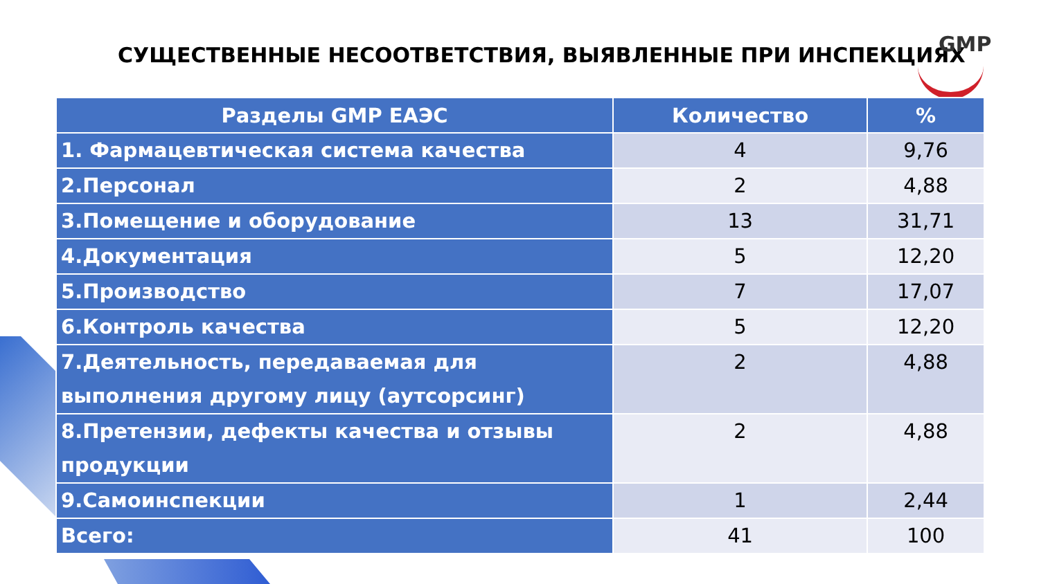СУЩЕСТВЕННЫЕ НЕСООТВЕТСТВИЯ, ВЫЯВЛЕННЫЕ ПРИ ИНСПЕКЦИЯХ
GMP
| Разделы GMP ЕАЭС | Количество | % |
| --- | --- | --- |
| 1. Фармацевтическая система качества | 4 | 9,76 |
| 2.Персонал | 2 | 4,88 |
| 3.Помещение и оборудование | 13 | 31,71 |
| 4.Документация | 5 | 12,20 |
| 5.Производство | 7 | 17,07 |
| 6.Контроль качества | 5 | 12,20 |
| 7.Деятельность, передаваемая для выполнения другому лицу (аутсорсинг) | 2 | 4,88 |
| 8.Претензии, дефекты качества и отзывы продукции | 2 | 4,88 |
| 9.Самоинспекции | 1 | 2,44 |
| Всего: | 41 | 100 |